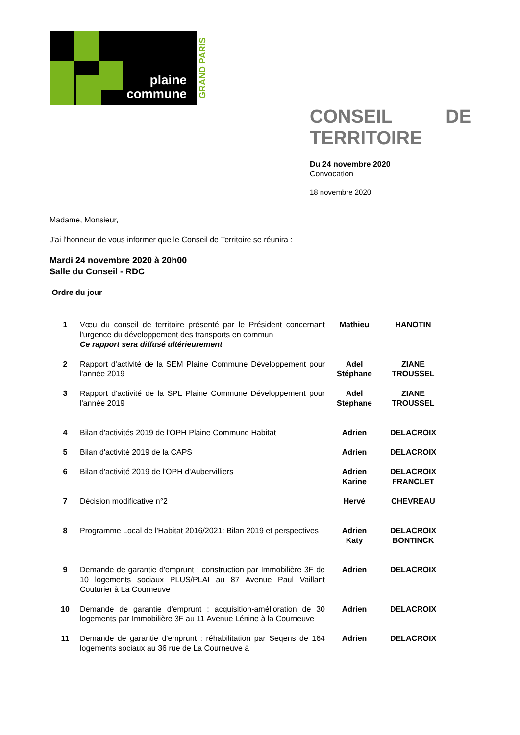plaine
commune
GRAND PARIS
CONSEIL DE
TERRITOIRE
Du 24 novembre 2020
Convocation
18 novembre 2020
Madame, Monsieur,
J'ai l'honneur de vous informer que le Conseil de Territoire se réunira :
Mardi 24 novembre 2020 à 20h00
Salle du Conseil - RDC
Ordre du jour
| 1 | Vœu du conseil de territoire présenté par le Président concernant l'urgence du développement des transports en commun Ce rapport sera diffusé ultérieurement | Mathieu | HANOTIN |
| 2 | Rapport d'activité de la SEM Plaine Commune Développement pour l'année 2019 | Adel Stéphane | ZIANE TROUSSEL |
| 3 | Rapport d'activité de la SPL Plaine Commune Développement pour l'année 2019 | Adel Stéphane | ZIANE TROUSSEL |
| 4 | Bilan d'activités 2019 de l'OPH Plaine Commune Habitat | Adrien | DELACROIX |
| 5 | Bilan d'activité 2019 de la CAPS | Adrien | DELACROIX |
| 6 | Bilan d'activité 2019 de l'OPH d'Aubervilliers | Adrien Karine | DELACROIX FRANCLET |
| 7 | Décision modificative n°2 | Hervé | CHEVREAU |
| 8 | Programme Local de l'Habitat 2016/2021: Bilan 2019 et perspectives | Adrien Katy | DELACROIX BONTINCK |
| 9 | Demande de garantie d'emprunt : construction par Immobilière 3F de 10 logements sociaux PLUS/PLAI au 87 Avenue Paul Vaillant Couturier à La Courneuve | Adrien | DELACROIX |
| 10 | Demande de garantie d'emprunt : acquisition-amélioration de 30 logements par Immobilière 3F au 11 Avenue Lénine à la Courneuve | Adrien | DELACROIX |
| 11 | Demande de garantie d'emprunt : réhabilitation par Seqens de 164 logements sociaux au 36 rue de La Courneuve à | Adrien | DELACROIX |